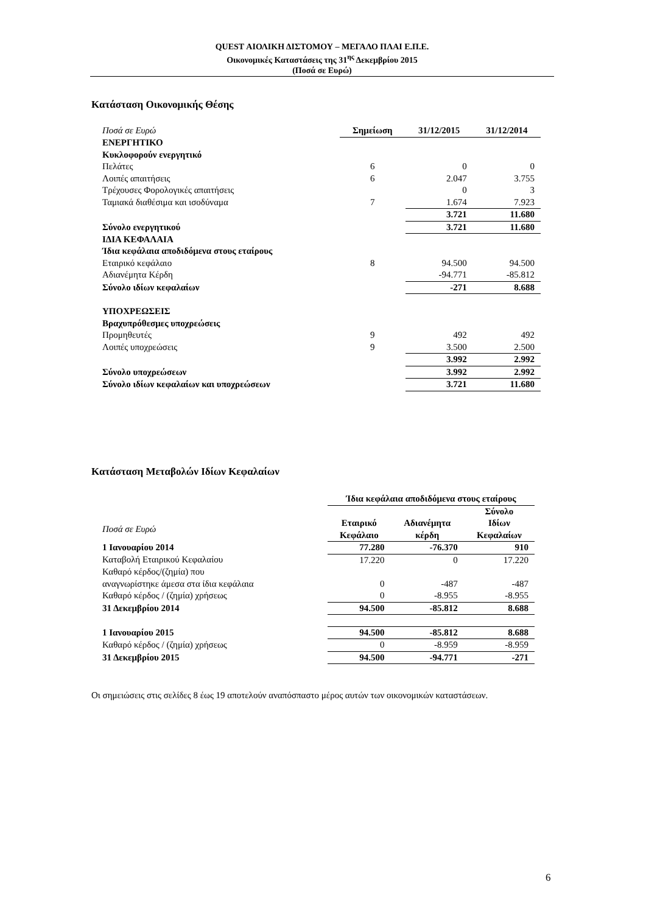QUEST ΑΙΟΛΙΚΗ ΔΙΣΤΟΜΟΥ – ΜΕΓΑΛΟ ΠΛΑΙ Ε.Π.Ε.
Οικονομικές Καταστάσεις της 31<sup>ης</sup> Δεκεμβρίου 2015
(Ποσά σε Ευρώ)
Κατάσταση Οικονομικής Θέσης
| Ποσά σε Ευρώ | Σημείωση | 31/12/2015 | 31/12/2014 |
| --- | --- | --- | --- |
| ΕΝΕΡΓΗΤΙΚΟ | | | |
| Κυκλοφορούν ενεργητικό | | | |
| Πελάτες | 6 | 0 | 0 |
| Λοιπές απαιτήσεις | 6 | 2.047 | 3.755 |
| Τρέχουσες Φορολογικές απαιτήσεις | | 0 | 3 |
| Ταμιακά διαθέσιμα και ισοδύναμα | 7 | 1.674 | 7.923 |
| | | 3.721 | 11.680 |
| Σύνολο ενεργητικού | | 3.721 | 11.680 |
| ΙΔΙΑ ΚΕΦΑΛΑΙΑ | | | |
| Ίδια κεφάλαια αποδιδόμενα στους εταίρους | | | |
| Εταιρικό κεφάλαιο | 8 | 94.500 | 94.500 |
| Αδιανέμητα Κέρδη | | -94.771 | -85.812 |
| Σύνολο ιδίων κεφαλαίων | | -271 | 8.688 |
| ΥΠΟΧΡΕΩΣΕΙΣ | | | |
| Βραχυπρόθεσμες υποχρεώσεις | | | |
| Προμηθευτές | 9 | 492 | 492 |
| Λοιπές υποχρεώσεις | 9 | 3.500 | 2.500 |
| | | 3.992 | 2.992 |
| Σύνολο υποχρεώσεων | | 3.992 | 2.992 |
| Σύνολο ιδίων κεφαλαίων και υποχρεώσεων | | 3.721 | 11.680 |
Κατάσταση Μεταβολών Ιδίων Κεφαλαίων
| | Ίδια κεφάλαια αποδιδόμενα στους εταίρους | | |
| --- | --- | --- | --- |
| Ποσά σε Ευρώ | Εταιρικό Κεφάλαιο | Αδιανέμητα κέρδη | Σύνολο Ιδίων Κεφαλαίων |
| 1 Ιανουαρίου 2014 | 77.280 | -76.370 | 910 |
| Καταβολή Εταιρικού Κεφαλαίου | 17.220 | 0 | 17.220 |
| Καθαρό κέρδος/(ζημία) που | | | |
| αναγνωρίστηκε άμεσα στα ίδια κεφάλαια | 0 | -487 | -487 |
| Καθαρό κέρδος / (ζημία) χρήσεως | 0 | -8.955 | -8.955 |
| 31 Δεκεμβρίου 2014 | 94.500 | -85.812 | 8.688 |
| 1 Ιανουαρίου 2015 | 94.500 | -85.812 | 8.688 |
| Καθαρό κέρδος / (ζημία) χρήσεως | 0 | -8.959 | -8.959 |
| 31 Δεκεμβρίου 2015 | 94.500 | -94.771 | -271 |
Οι σημειώσεις στις σελίδες 8 έως 19 αποτελούν αναπόσπαστο μέρος αυτών των οικονομικών καταστάσεων.
6